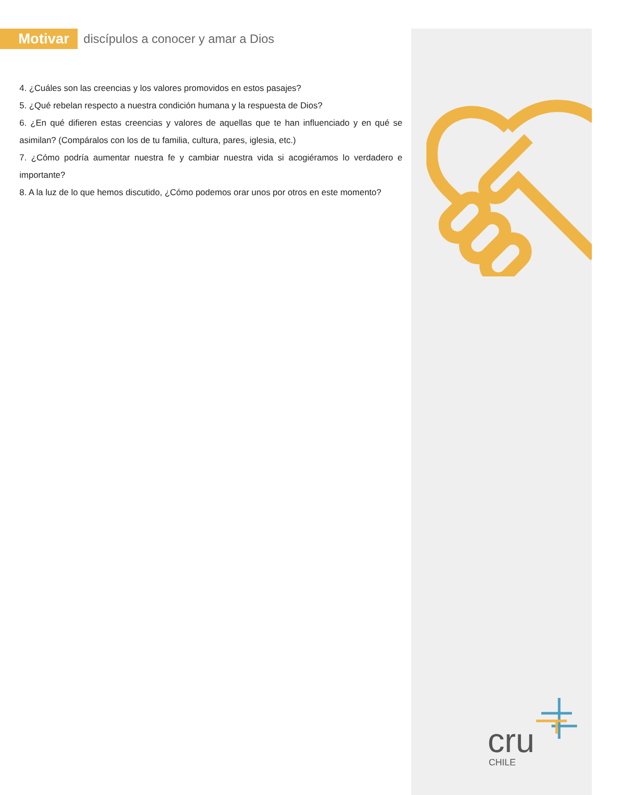Motivar discípulos a conocer y amar a Dios
4. ¿Cuáles son las creencias y los valores promovidos en estos pasajes?
5. ¿Qué rebelan respecto a nuestra condición humana y la respuesta de Dios?
6. ¿En qué difieren estas creencias y valores de aquellas que te han influenciado y en qué se asimilan? (Compáralos con los de tu familia, cultura, pares, iglesia, etc.)
7. ¿Cómo podría aumentar nuestra fe y cambiar nuestra vida si acogiéramos lo verdadero e importante?
8. A la luz de lo que hemos discutido, ¿Cómo podemos orar unos por otros en este momento?
cru
CHILE